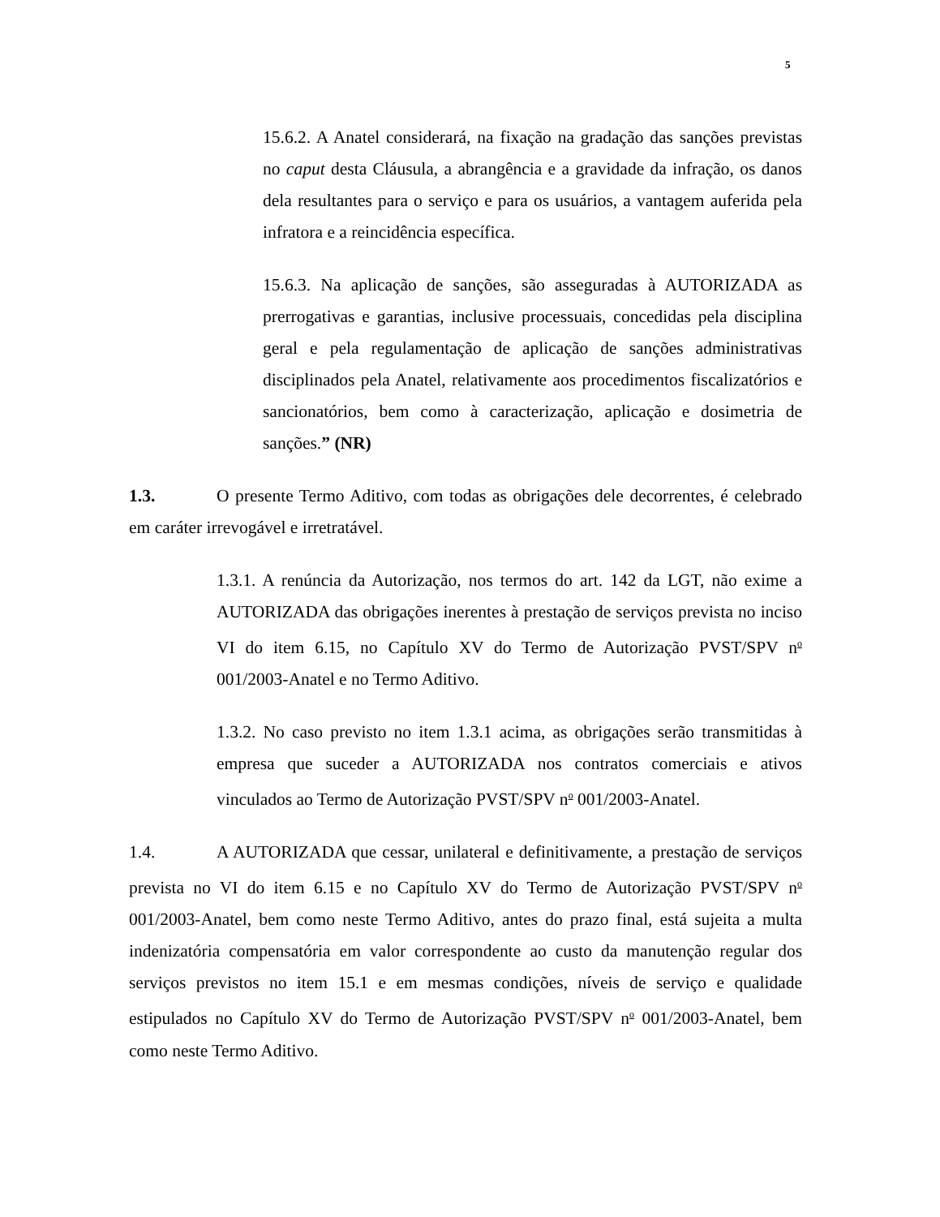5
15.6.2. A Anatel considerará, na fixação na gradação das sanções previstas no caput desta Cláusula, a abrangência e a gravidade da infração, os danos dela resultantes para o serviço e para os usuários, a vantagem auferida pela infratora e a reincidência específica.
15.6.3. Na aplicação de sanções, são asseguradas à AUTORIZADA as prerrogativas e garantias, inclusive processuais, concedidas pela disciplina geral e pela regulamentação de aplicação de sanções administrativas disciplinados pela Anatel, relativamente aos procedimentos fiscalizatórios e sancionatórios, bem como à caracterização, aplicação e dosimetria de sanções.” (NR)
1.3. O presente Termo Aditivo, com todas as obrigações dele decorrentes, é celebrado em caráter irrevogável e irretratável.
1.3.1. A renúncia da Autorização, nos termos do art. 142 da LGT, não exime a AUTORIZADA das obrigações inerentes à prestação de serviços prevista no inciso VI do item 6.15, no Capítulo XV do Termo de Autorização PVST/SPV n<sup>o</sup> 001/2003-Anatel e no Termo Aditivo.
1.3.2. No caso previsto no item 1.3.1 acima, as obrigações serão transmitidas à empresa que suceder a AUTORIZADA nos contratos comerciais e ativos vinculados ao Termo de Autorização PVST/SPV n<sup>o</sup> 001/2003-Anatel.
1.4. A AUTORIZADA que cessar, unilateral e definitivamente, a prestação de serviços prevista no VI do item 6.15 e no Capítulo XV do Termo de Autorização PVST/SPV n<sup>o</sup> 001/2003-Anatel, bem como neste Termo Aditivo, antes do prazo final, está sujeita a multa indenizatória compensatória em valor correspondente ao custo da manutenção regular dos serviços previstos no item 15.1 e em mesmas condições, níveis de serviço e qualidade estipulados no Capítulo XV do Termo de Autorização PVST/SPV n<sup>o</sup> 001/2003-Anatel, bem como neste Termo Aditivo.